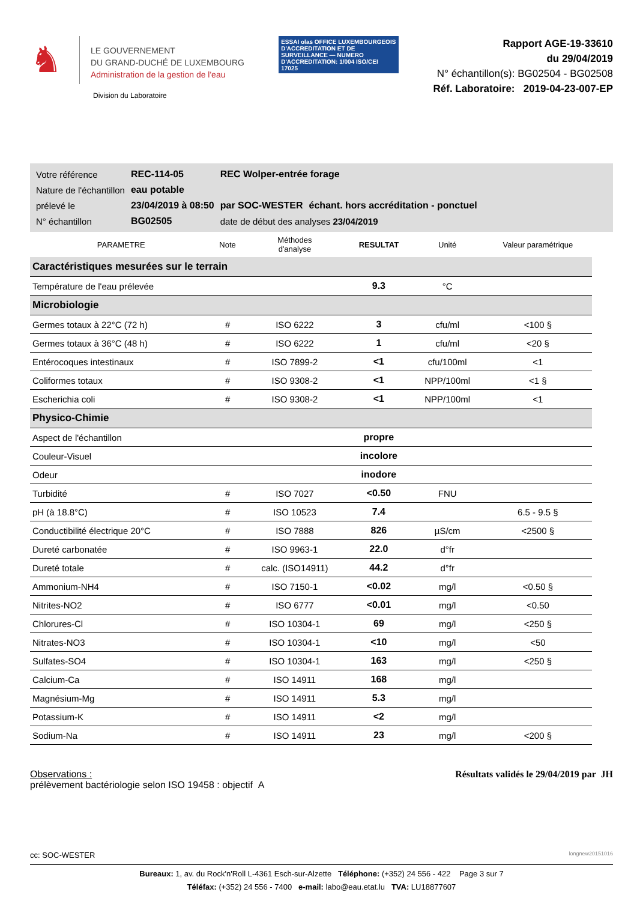♞
LE GOUVERNEMENT
DU GRAND-DUCHÉ DE LUXEMBOURG
Administration de la gestion de l'eau
Division du Laboratoire
ESSAI olas OFFICE LUXEMBOURGEOIS D'ACCREDITATION ET DE SURVEILLANCE — NUMERO D'ACCREDITATION: 1/004 ISO/CEI 17025
Rapport AGE-19-33610
du 29/04/2019
N° échantillon(s): BG02504 - BG02508
Réf. Laboratoire: 2019-04-23-007-EP
| Votre référence | REC-114-05 | REC Wolper-entrée forage | |
| Nature de l'échantillon | eau potable | | |
| prélevé le | 23/04/2019 à 08:50 | par SOC-WESTER | échant. hors accréditation - ponctuel |
| N° échantillon | BG02505 | date de début des analyses 23/04/2019 | |
| PARAMETRE | Note | Méthodes d'analyse | RESULTAT | Unité | Valeur paramétrique |
| --- | --- | --- | --- | --- | --- |
| Caractéristiques mesurées sur le terrain | | | | | |
| Température de l'eau prélevée | | | 9.3 | °C | |
| Microbiologie | | | | | |
| Germes totaux à 22°C (72 h) | # | ISO 6222 | 3 | cfu/ml | <100 § |
| Germes totaux à 36°C (48 h) | # | ISO 6222 | 1 | cfu/ml | <20 § |
| Entérocoques intestinaux | # | ISO 7899-2 | <1 | cfu/100ml | <1 |
| Coliformes totaux | # | ISO 9308-2 | <1 | NPP/100ml | <1 § |
| Escherichia coli | # | ISO 9308-2 | <1 | NPP/100ml | <1 |
| Physico-Chimie | | | | | |
| Aspect de l'échantillon | | | propre | | |
| Couleur-Visuel | | | incolore | | |
| Odeur | | | inodore | | |
| Turbidité | # | ISO 7027 | <0.50 | FNU | |
| pH (à 18.8°C) | # | ISO 10523 | 7.4 | | 6.5 - 9.5 § |
| Conductibilité électrique 20°C | # | ISO 7888 | 826 | µS/cm | <2500 § |
| Dureté carbonatée | # | ISO 9963-1 | 22.0 | d°fr | |
| Dureté totale | # | calc. (ISO14911) | 44.2 | d°fr | |
| Ammonium-NH4 | # | ISO 7150-1 | <0.02 | mg/l | <0.50 § |
| Nitrites-NO2 | # | ISO 6777 | <0.01 | mg/l | <0.50 |
| Chlorures-Cl | # | ISO 10304-1 | 69 | mg/l | <250 § |
| Nitrates-NO3 | # | ISO 10304-1 | <10 | mg/l | <50 |
| Sulfates-SO4 | # | ISO 10304-1 | 163 | mg/l | <250 § |
| Calcium-Ca | # | ISO 14911 | 168 | mg/l | |
| Magnésium-Mg | # | ISO 14911 | 5.3 | mg/l | |
| Potassium-K | # | ISO 14911 | <2 | mg/l | |
| Sodium-Na | # | ISO 14911 | 23 | mg/l | <200 § |
Observations :
prélèvement bactériologie selon ISO 19458 : objectif A
Résultats validés le 29/04/2019 par JH
cc: SOC-WESTER longnew20151016
Bureaux: 1, av. du Rock'n'Roll L-4361 Esch-sur-Alzette Téléphone: (+352) 24 556 - 422 Page 3 sur 7
Téléfax: (+352) 24 556 - 7400 e-mail: labo@eau.etat.lu TVA: LU18877607